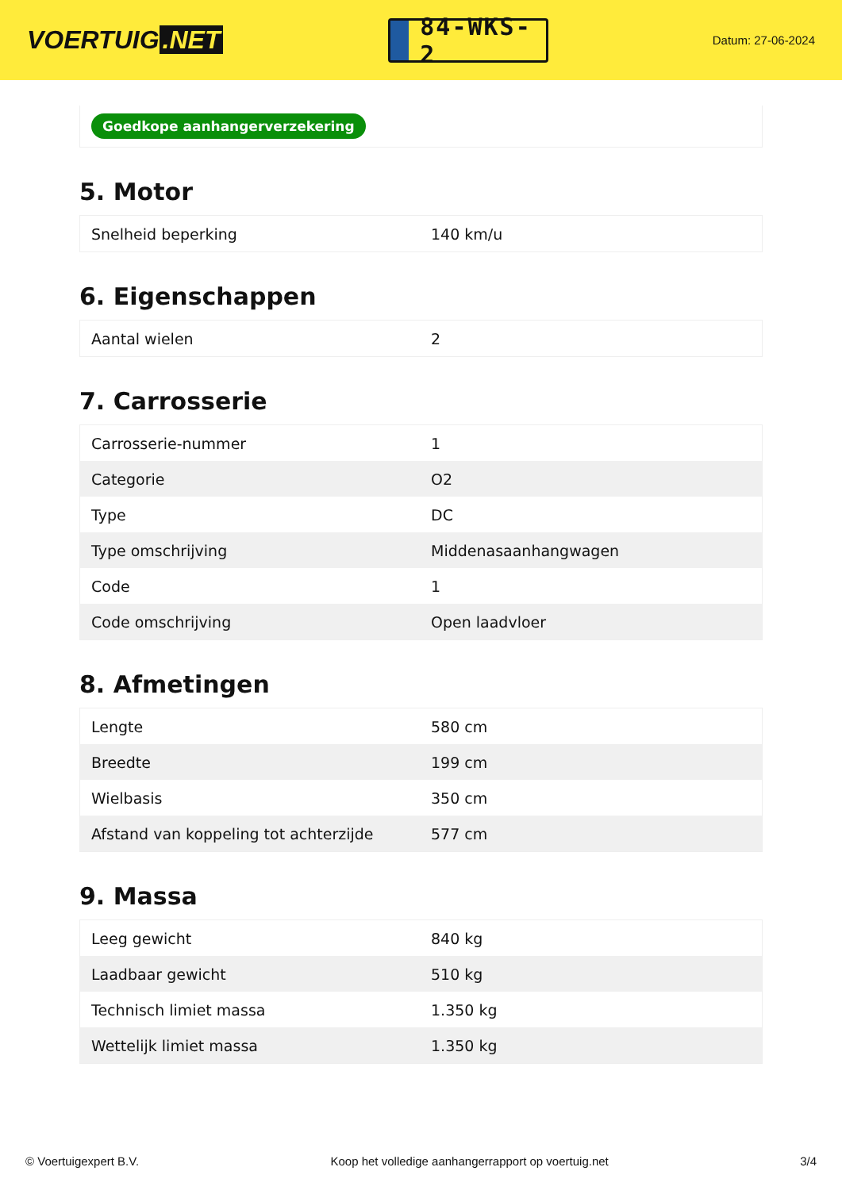VOERTUIG.NET
84-WKS-2
Datum: 27-06-2024
Goedkope aanhangerverzekering
5. Motor
| Snelheid beperking | 140 km/u |
6. Eigenschappen
| Aantal wielen | 2 |
7. Carrosserie
| Carrosserie-nummer | 1 |
| Categorie | O2 |
| Type | DC |
| Type omschrijving | Middenasaanhangwagen |
| Code | 1 |
| Code omschrijving | Open laadvloer |
8. Afmetingen
| Lengte | 580 cm |
| Breedte | 199 cm |
| Wielbasis | 350 cm |
| Afstand van koppeling tot achterzijde | 577 cm |
9. Massa
| Leeg gewicht | 840 kg |
| Laadbaar gewicht | 510 kg |
| Technisch limiet massa | 1.350 kg |
| Wettelijk limiet massa | 1.350 kg |
© Voertuigexpert B.V. Koop het volledige aanhangerrapport op voertuig.net 3/4